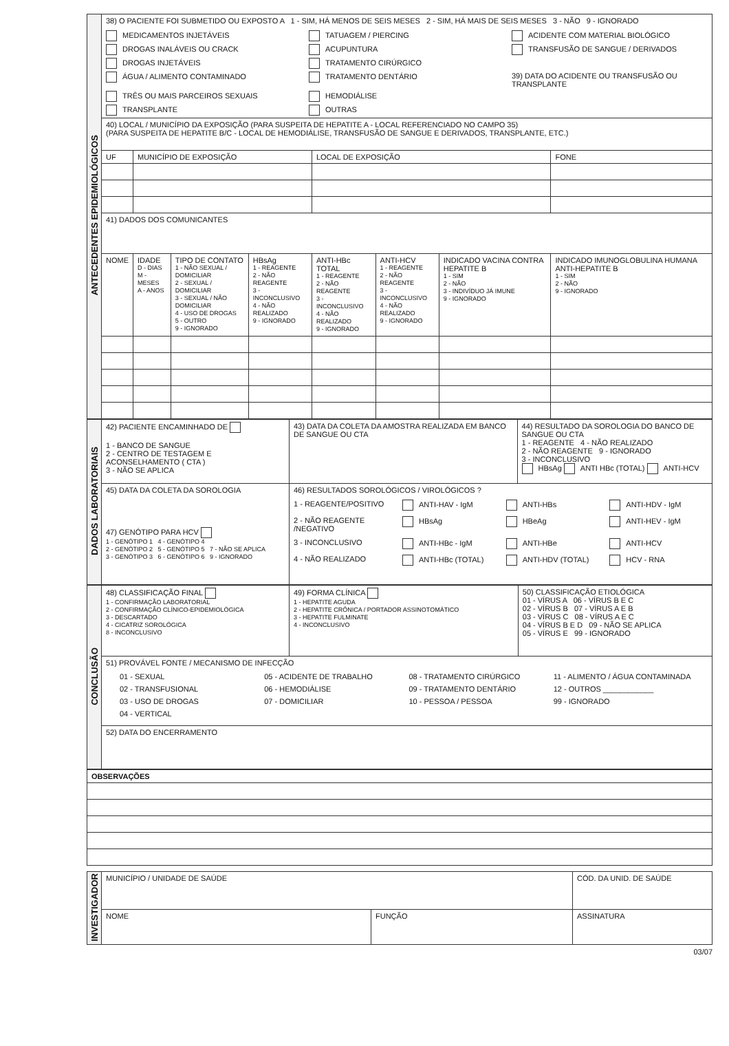| ANTECEDENTES EPIDEMIOLÓGICOS | 38) O PACIENTE FOI SUBMETIDO OU EXPOSTO A 1 - SIM, HÁ MENOS DE SEIS MESES 2 - SIM, HÁ MAIS DE SEIS MESES 3 - NÃO 9 - IGNORADO MEDICAMENTOS INJETÁVEIS TATUAGEM / PIERCING ACIDENTE COM MATERIAL BIOLÓGICO DROGAS INALÁVEIS OU CRACK ACUPUNTURA TRANSFUSÃO DE SANGUE / DERIVADOS DROGAS INJETÁVEIS TRATAMENTO CIRÚRGICO ÁGUA / ALIMENTO CONTAMINADO TRATAMENTO DENTÁRIO 39) DATA DO ACIDENTE OU TRANSFUSÃO OU TRANSPLANTE TRÊS OU MAIS PARCEIROS SEXUAIS HEMODIÁLISE TRANSPLANTE OUTRAS | | | | | | | |
| | 40) LOCAL / MUNICÍPIO DA EXPOSIÇÃO (PARA SUSPEITA DE HEPATITE A - LOCAL REFERENCIADO NO CAMPO 35) (PARA SUSPEITA DE HEPATITE B/C - LOCAL DE HEMODIÁLISE, TRANSFUSÃO DE SANGUE E DERIVADOS, TRANSPLANTE, ETC.) | | | | | | | |
| | UF | MUNICÍPIO DE EXPOSIÇÃO | | | LOCAL DE EXPOSIÇÃO | | | FONE |
| | 41) DADOS DOS COMUNICANTES | | | | | | | |
| | NOME | IDADE D - DIAS M - MESES A - ANOS | TIPO DE CONTATO 1 - NÃO SEXUAL / DOMICILIAR 2 - SEXUAL / DOMICILIAR 3 - SEXUAL / NÃO DOMICILIAR 4 - USO DE DROGAS 5 - OUTRO 9 - IGNORADO | HBsAg 1 - REAGENTE 2 - NÃO REAGENTE 3 - INCONCLUSIVO 4 - NÃO REALIZADO 9 - IGNORADO | ANTI-HBc TOTAL 1 - REAGENTE 2 - NÃO REAGENTE 3 - INCONCLUSIVO 4 - NÃO REALIZADO 9 - IGNORADO | ANTI-HCV 1 - REAGENTE 2 - NÃO REAGENTE 3 - INCONCLUSIVO 4 - NÃO REALIZADO 9 - IGNORADO | INDICADO VACINA CONTRA HEPATITE B 1 - SIM 2 - NÃO 3 - INDIVÍDUO JÁ IMUNE 9 - IGNORADO | INDICADO IMUNOGLOBULINA HUMANA ANTI-HEPATITE B 1 - SIM 2 - NÃO 9 - IGNORADO |
| DADOS LABORATORIAIS | 42) PACIENTE ENCAMINHADO DE 1 - BANCO DE SANGUE 2 - CENTRO DE TESTAGEM E ACONSELHAMENTO ( CTA ) 3 - NÃO SE APLICA | 43) DATA DA COLETA DA AMOSTRA REALIZADA EM BANCO DE SANGUE OU CTA | 44) RESULTADO DA SOROLOGIA DO BANCO DE SANGUE OU CTA 1 - REAGENTE 4 - NÃO REALIZADO 2 - NÃO REAGENTE 9 - IGNORADO 3 - INCONCLUSIVO HBsAg ANTI HBc (TOTAL) ANTI-HCV |
| | 45) DATA DA COLETA DA SOROLOGIA 47) GENÓTIPO PARA HCV 1 - GENÓTIPO 1 4 - GENÓTIPO 4 2 - GENÓTIPO 2 5 - GENÓTIPO 5 7 - NÃO SE APLICA 3 - GENÓTIPO 3 6 - GENÓTIPO 6 9 - IGNORADO | 46) RESULTADOS SOROLÓGICOS / VIROLÓGICOS ? 1 - REAGENTE/POSITIVO ANTI-HAV - IgM ANTI-HBs ANTI-HDV - IgM 2 - NÃO REAGENTE /NEGATIVO HBsAg HBeAg ANTI-HEV - IgM 3 - INCONCLUSIVO ANTI-HBc - IgM ANTI-HBe ANTI-HCV 4 - NÃO REALIZADO ANTI-HBc (TOTAL) ANTI-HDV (TOTAL) HCV - RNA | |
| CONCLUSÃO | 48) CLASSIFICAÇÃO FINAL 1 - CONFIRMAÇÃO LABORATORIAL 2 - CONFIRMAÇÃO CLÍNICO-EPIDEMIOLÓGICA 3 - DESCARTADO 4 - CICATRIZ SOROLÓGICA 8 - INCONCLUSIVO | 49) FORMA CLÍNICA 1 - HEPATITE AGUDA 2 - HEPATITE CRÔNICA / PORTADOR ASSINOTOMÁTICO 3 - HEPATITE FULMINATE 4 - INCONCLUSIVO | 50) CLASSIFICAÇÃO ETIOLÓGICA 01 - VÍRUS A 06 - VÍRUS B E C 02 - VÍRUS B 07 - VÍRUS A E B 03 - VÍRUS C 08 - VÍRUS A E C 04 - VÍRUS B E D 09 - NÃO SE APLICA 05 - VÍRUS E 99 - IGNORADO |
| | 51) PROVÁVEL FONTE / MECANISMO DE INFECÇÃO 01 - SEXUAL 05 - ACIDENTE DE TRABALHO 08 - TRATAMENTO CIRÚRGICO 11 - ALIMENTO / ÁGUA CONTAMINADA 02 - TRANSFUSIONAL 06 - HEMODIÁLISE 09 - TRATAMENTO DENTÁRIO 12 - OUTROS ____________ 03 - USO DE DROGAS 07 - DOMICILIAR 10 - PESSOA / PESSOA 99 - IGNORADO 04 - VERTICAL | | |
| | 52) DATA DO ENCERRAMENTO | | |
| OBSERVAÇÕES |
| --- |
| INVESTIGADOR | MUNICÍPIO / UNIDADE DE SAÚDE | | CÓD. DA UNID. DE SAÚDE |
| | NOME | FUNÇÃO | ASSINATURA |
03/07